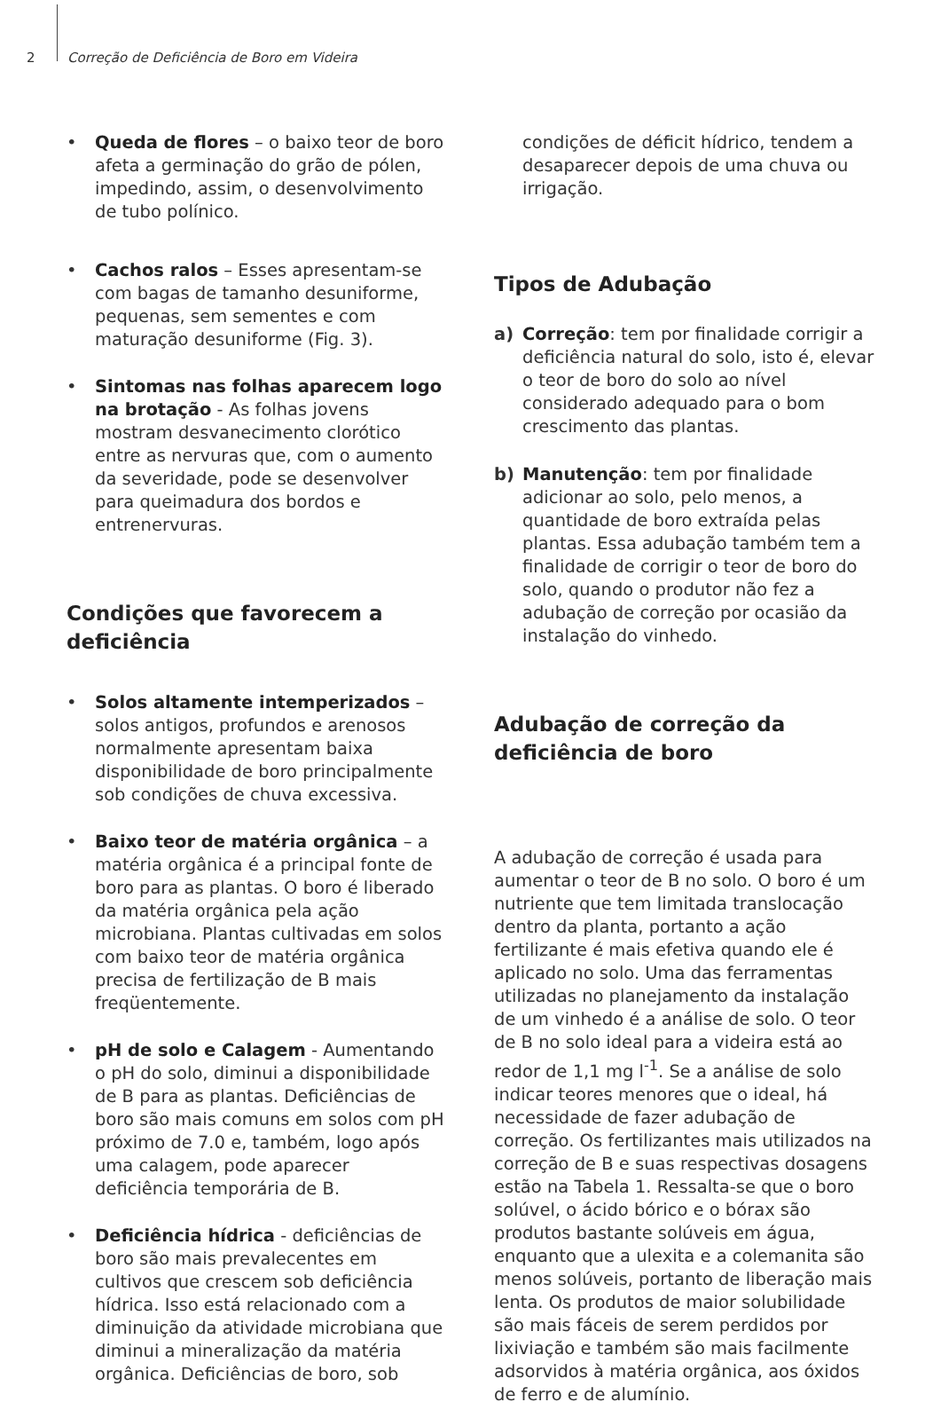2 Correção de Deficiência de Boro em Videira
• Queda de flores – o baixo teor de boro afeta a germinação do grão de pólen, impedindo, assim, o desenvolvimento de tubo polínico.
• Cachos ralos – Esses apresentam-se com bagas de tamanho desuniforme, pequenas, sem sementes e com maturação desuniforme (Fig. 3).
• Sintomas nas folhas aparecem logo na brotação - As folhas jovens mostram desvanecimento clorótico entre as nervuras que, com o aumento da severidade, pode se desenvolver para queimadura dos bordos e entrenervuras.
Condições que favorecem a deficiência
• Solos altamente intemperizados – solos antigos, profundos e arenosos normalmente apresentam baixa disponibilidade de boro principalmente sob condições de chuva excessiva.
• Baixo teor de matéria orgânica – a matéria orgânica é a principal fonte de boro para as plantas. O boro é liberado da matéria orgânica pela ação microbiana. Plantas cultivadas em solos com baixo teor de matéria orgânica precisa de fertilização de B mais freqüentemente.
• pH de solo e Calagem - Aumentando o pH do solo, diminui a disponibilidade de B para as plantas. Deficiências de boro são mais comuns em solos com pH próximo de 7.0 e, também, logo após uma calagem, pode aparecer deficiência temporária de B.
• Deficiência hídrica - deficiências de boro são mais prevalecentes em cultivos que crescem sob deficiência hídrica. Isso está relacionado com a diminuição da atividade microbiana que diminui a mineralização da matéria orgânica. Deficiências de boro, sob
condições de déficit hídrico, tendem a desaparecer depois de uma chuva ou irrigação.
Tipos de Adubação
a) Correção: tem por finalidade corrigir a deficiência natural do solo, isto é, elevar o teor de boro do solo ao nível considerado adequado para o bom crescimento das plantas.
b) Manutenção: tem por finalidade adicionar ao solo, pelo menos, a quantidade de boro extraída pelas plantas. Essa adubação também tem a finalidade de corrigir o teor de boro do solo, quando o produtor não fez a adubação de correção por ocasião da instalação do vinhedo.
Adubação de correção da deficiência de boro
A adubação de correção é usada para aumentar o teor de B no solo. O boro é um nutriente que tem limitada translocação dentro da planta, portanto a ação fertilizante é mais efetiva quando ele é aplicado no solo. Uma das ferramentas utilizadas no planejamento da instalação de um vinhedo é a análise de solo. O teor de B no solo ideal para a videira está ao redor de 1,1 mg l<sup>-1</sup>. Se a análise de solo indicar teores menores que o ideal, há necessidade de fazer adubação de correção. Os fertilizantes mais utilizados na correção de B e suas respectivas dosagens estão na Tabela 1. Ressalta-se que o boro solúvel, o ácido bórico e o bórax são produtos bastante solúveis em água, enquanto que a ulexita e a colemanita são menos solúveis, portanto de liberação mais lenta. Os produtos de maior solubilidade são mais fáceis de serem perdidos por lixiviação e também são mais facilmente adsorvidos à matéria orgânica, aos óxidos de ferro e de alumínio.